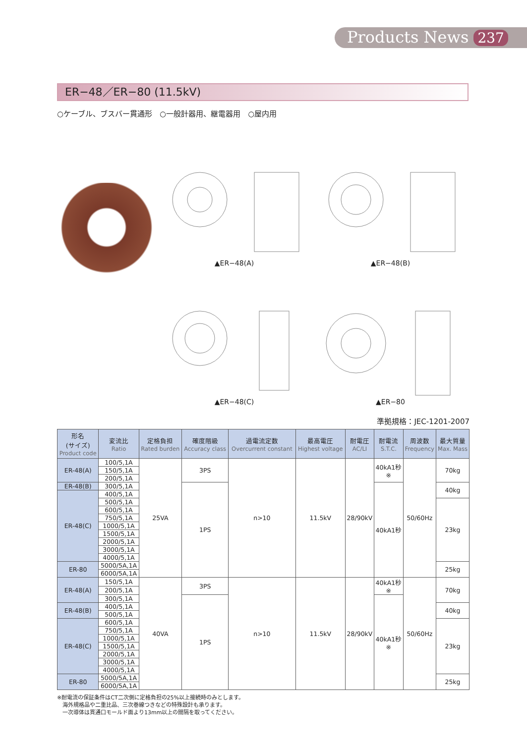Products News 237
ER−48／ER−80 (11.5kV)
○ケーブル、ブスバー貫通形　○一般計器用、継電器用　○屋内用
▲ER−48(A)
▲ER−48(B)
▲ER−48(C)
▲ER−80
準拠規格：JEC-1201-2007
| 形名 (サイズ) Product code | 変流比 Ratio | 定格負担 Rated burden | 確度階級 Accuracy class | 過電流定数 Overcurrent constant | 最高電圧 Highest voltage | 耐電圧 AC/LI | 耐電流 S.T.C. | 周波数 Frequency | 最大質量 Max. Mass |
| --- | --- | --- | --- | --- | --- | --- | --- | --- | --- |
| ER-48(A) | 100/5,1A | 25VA | 3PS | n>10 | 11.5kV | 28/90kV | 40kA1秒 ※ | 50/60Hz | 70kg |
| | 150/5,1A | | | | | | | | |
| | 200/5,1A | | | | | | | | |
| ER-48(B) | 300/5,1A | | 1PS | | | | 40kA1秒 | | 40kg |
| ER-48(C) | 400/5,1A | | | | | | | | |
| | 500/5,1A | | | | | | | | 23kg |
| | 600/5,1A | | | | | | | | |
| | 750/5,1A | | | | | | | | |
| | 1000/5,1A | | | | | | | | |
| | 1500/5,1A | | | | | | | | |
| | 2000/5,1A | | | | | | | | |
| | 3000/5,1A | | | | | | | | |
| | 4000/5,1A | | | | | | | | |
| ER-80 | 5000/5A,1A | | | | | | | | 25kg |
| | 6000/5A,1A | | | | | | | | |
| ER-48(A) | 150/5,1A | 40VA | 3PS | n>10 | 11.5kV | 28/90kV | 40kA1秒 ※ | 50/60Hz | 70kg |
| | 200/5,1A | | | | | | | | |
| | 300/5,1A | | 1PS | | | | 40kA1秒 ※ | | |
| ER-48(B) | 400/5,1A | | | | | | | | 40kg |
| | 500/5,1A | | | | | | | | |
| ER-48(C) | 600/5,1A | | | | | | | | 23kg |
| | 750/5,1A | | | | | | | | |
| | 1000/5,1A | | | | | | | | |
| | 1500/5,1A | | | | | | | | |
| | 2000/5,1A | | | | | | | | |
| | 3000/5,1A | | | | | | | | |
| | 4000/5,1A | | | | | | | | |
| ER-80 | 5000/5A,1A | | | | | | | | 25kg |
| | 6000/5A,1A | | | | | | | | |
※耐電流の保証条件はCT二次側に定格負担の25%以上接続時のみとします。
　海外規格品や二重比品、三次巻線つきなどの特殊設計も承ります。
　一次導体は貫通口モールド面より13mm以上の間隔を取ってください。